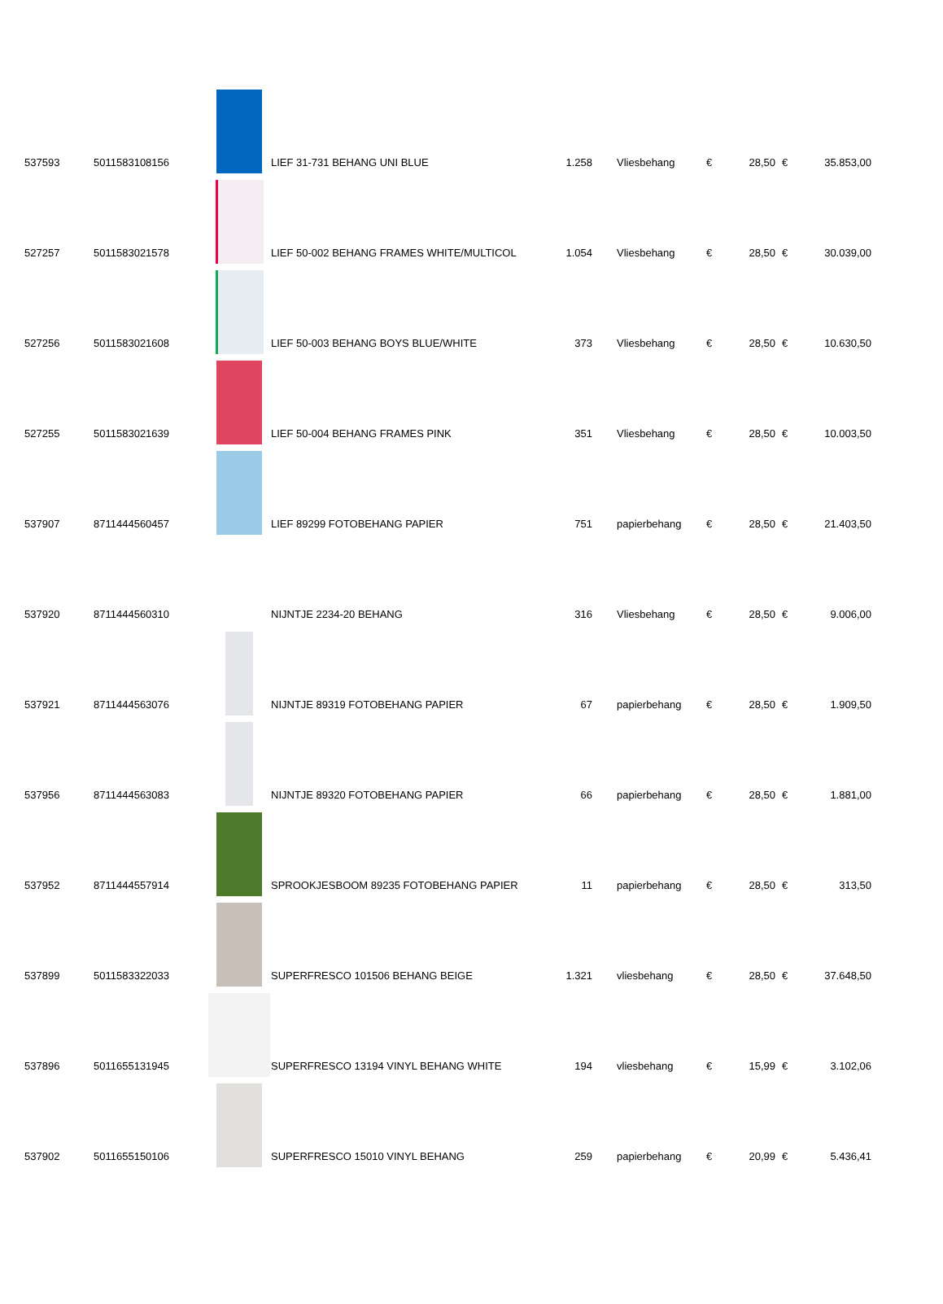| 537593 | 5011583108156 | | LIEF 31-731 BEHANG UNI BLUE | 1.258 | Vliesbehang | € | 28,50 | € | 35.853,00 |
| 527257 | 5011583021578 | | LIEF 50-002 BEHANG FRAMES WHITE/MULTICOL | 1.054 | Vliesbehang | € | 28,50 | € | 30.039,00 |
| 527256 | 5011583021608 | | LIEF 50-003 BEHANG BOYS BLUE/WHITE | 373 | Vliesbehang | € | 28,50 | € | 10.630,50 |
| 527255 | 5011583021639 | | LIEF 50-004 BEHANG FRAMES PINK | 351 | Vliesbehang | € | 28,50 | € | 10.003,50 |
| 537907 | 8711444560457 | | LIEF 89299 FOTOBEHANG PAPIER | 751 | papierbehang | € | 28,50 | € | 21.403,50 |
| 537920 | 8711444560310 | | NIJNTJE 2234-20 BEHANG | 316 | Vliesbehang | € | 28,50 | € | 9.006,00 |
| 537921 | 8711444563076 | | NIJNTJE 89319 FOTOBEHANG PAPIER | 67 | papierbehang | € | 28,50 | € | 1.909,50 |
| 537956 | 8711444563083 | | NIJNTJE 89320 FOTOBEHANG PAPIER | 66 | papierbehang | € | 28,50 | € | 1.881,00 |
| 537952 | 8711444557914 | | SPROOKJESBOOM 89235 FOTOBEHANG PAPIER | 11 | papierbehang | € | 28,50 | € | 313,50 |
| 537899 | 5011583322033 | | SUPERFRESCO 101506 BEHANG BEIGE | 1.321 | vliesbehang | € | 28,50 | € | 37.648,50 |
| 537896 | 5011655131945 | | SUPERFRESCO 13194 VINYL BEHANG WHITE | 194 | vliesbehang | € | 15,99 | € | 3.102,06 |
| 537902 | 5011655150106 | | SUPERFRESCO 15010 VINYL BEHANG | 259 | papierbehang | € | 20,99 | € | 5.436,41 |